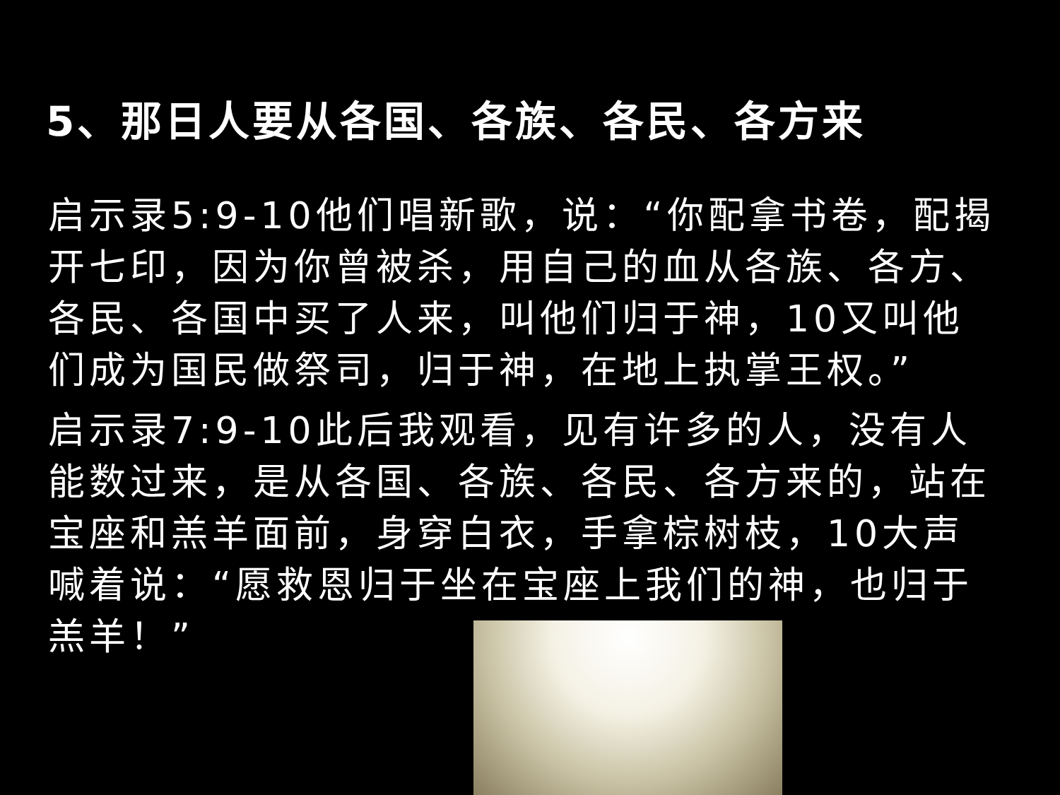5、那日人要从各国、各族、各民、各方来
启示录5:9-10他们唱新歌，说：“你配拿书卷，配揭开七印，因为你曾被杀，用自己的血从各族、各方、各民、各国中买了人来，叫他们归于神，10又叫他们成为国民做祭司，归于神，在地上执掌王权。”
启示录7:9-10此后我观看，见有许多的人，没有人能数过来，是从各国、各族、各民、各方来的，站在宝座和羔羊面前，身穿白衣，手拿棕树枝，10大声喊着说：“愿救恩归于坐在宝座上我们的神，也归于羔羊！”